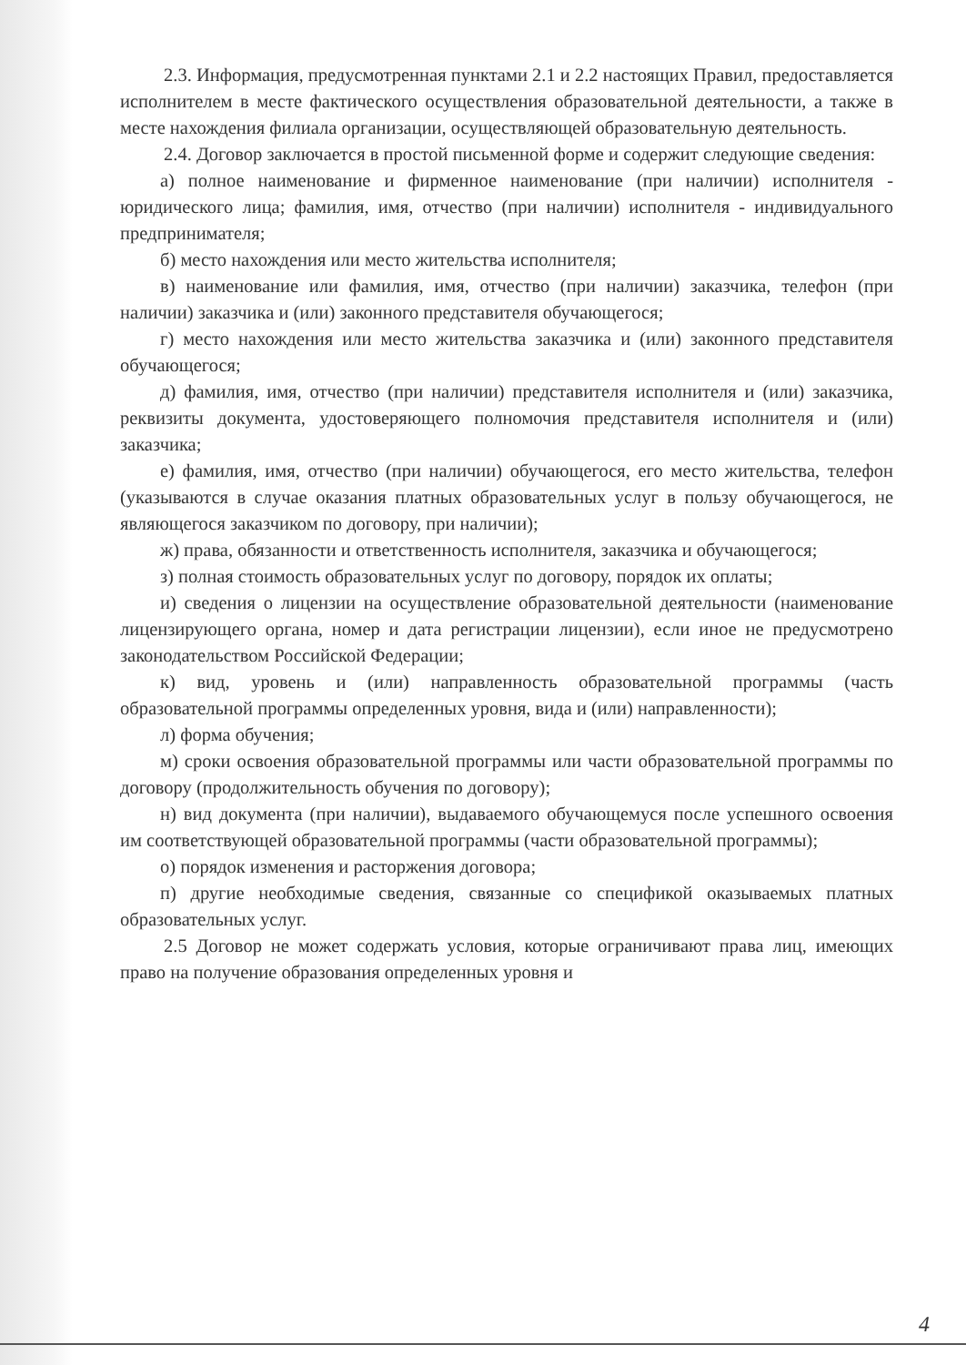2.3. Информация, предусмотренная пунктами 2.1 и 2.2 настоящих Правил, предоставляется исполнителем в месте фактического осуществления образовательной деятельности, а также в месте нахождения филиала организации, осуществляющей образовательную деятельность.
2.4. Договор заключается в простой письменной форме и содержит следующие сведения:
а) полное наименование и фирменное наименование (при наличии) исполнителя - юридического лица; фамилия, имя, отчество (при наличии) исполнителя - индивидуального предпринимателя;
б) место нахождения или место жительства исполнителя;
в) наименование или фамилия, имя, отчество (при наличии) заказчика, телефон (при наличии) заказчика и (или) законного представителя обучающегося;
г) место нахождения или место жительства заказчика и (или) законного представителя обучающегося;
д) фамилия, имя, отчество (при наличии) представителя исполнителя и (или) заказчика, реквизиты документа, удостоверяющего полномочия представителя исполнителя и (или) заказчика;
е) фамилия, имя, отчество (при наличии) обучающегося, его место жительства, телефон (указываются в случае оказания платных образовательных услуг в пользу обучающегося, не являющегося заказчиком по договору, при наличии);
ж) права, обязанности и ответственность исполнителя, заказчика и обучающегося;
з) полная стоимость образовательных услуг по договору, порядок их оплаты;
и) сведения о лицензии на осуществление образовательной деятельности (наименование лицензирующего органа, номер и дата регистрации лицензии), если иное не предусмотрено законодательством Российской Федерации;
к) вид, уровень и (или) направленность образовательной программы (часть образовательной программы определенных уровня, вида и (или) направленности);
л) форма обучения;
м) сроки освоения образовательной программы или части образовательной программы по договору (продолжительность обучения по договору);
н) вид документа (при наличии), выдаваемого обучающемуся после успешного освоения им соответствующей образовательной программы (части образовательной программы);
о) порядок изменения и расторжения договора;
п) другие необходимые сведения, связанные со спецификой оказываемых платных образовательных услуг.
2.5 Договор не может содержать условия, которые ограничивают права лиц, имеющих право на получение образования определенных уровня и
4